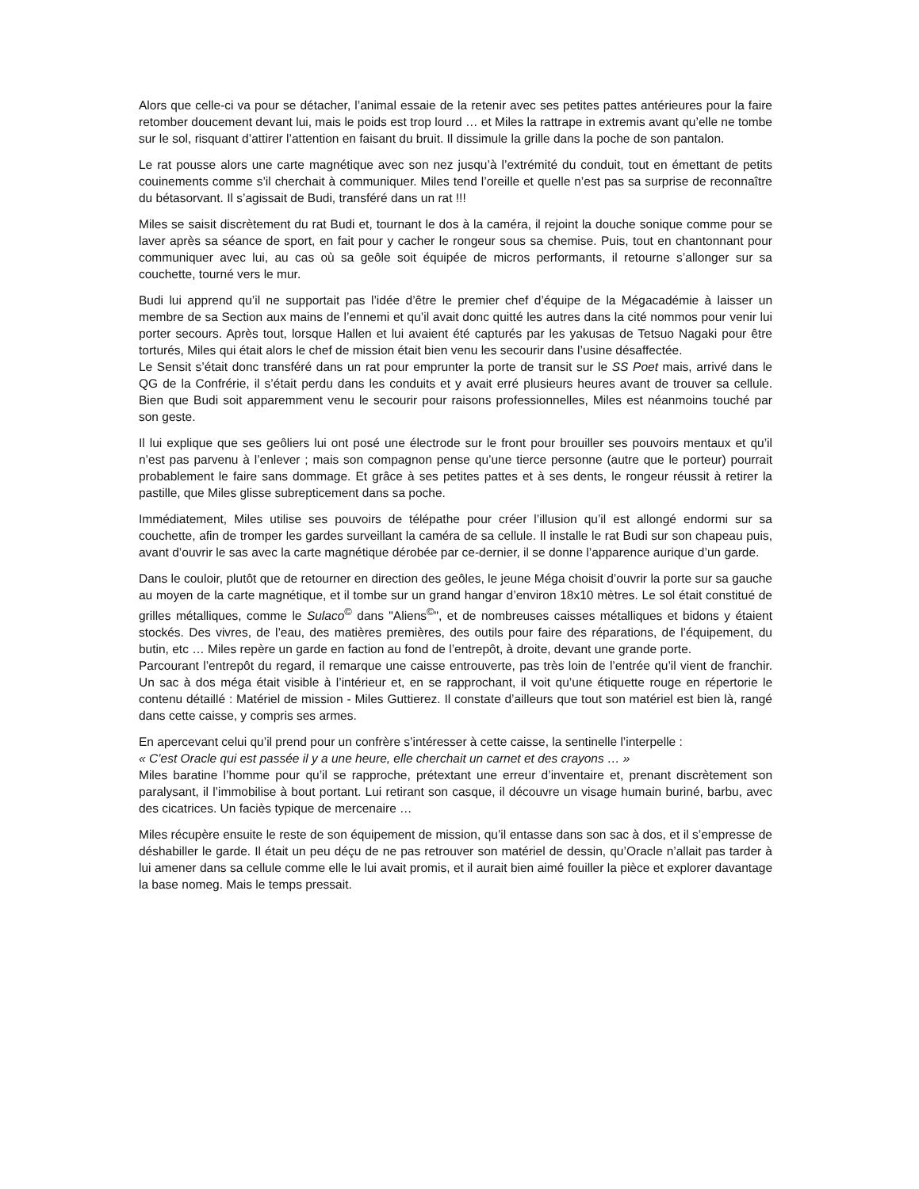Alors que celle-ci va pour se détacher, l’animal essaie de la retenir avec ses petites pattes antérieures pour la faire retomber doucement devant lui, mais le poids est trop lourd … et Miles la rattrape in extremis avant qu’elle ne tombe sur le sol, risquant d’attirer l’attention en faisant du bruit. Il dissimule la grille dans la poche de son pantalon.
Le rat pousse alors une carte magnétique avec son nez jusqu’à l’extrémité du conduit, tout en émettant de petits couinements comme s’il cherchait à communiquer. Miles tend l’oreille et quelle n’est pas sa surprise de reconnaître du bétasorvant. Il s’agissait de Budi, transféré dans un rat !!!
Miles se saisit discrètement du rat Budi et, tournant le dos à la caméra, il rejoint la douche sonique comme pour se laver après sa séance de sport, en fait pour y cacher le rongeur sous sa chemise. Puis, tout en chantonnant pour communiquer avec lui, au cas où sa geôle soit équipée de micros performants, il retourne s’allonger sur sa couchette, tourné vers le mur.
Budi lui apprend qu’il ne supportait pas l’idée d’être le premier chef d’équipe de la Mégacadémie à laisser un membre de sa Section aux mains de l’ennemi et qu’il avait donc quitté les autres dans la cité nommos pour venir lui porter secours. Après tout, lorsque Hallen et lui avaient été capturés par les yakusas de Tetsuo Nagaki pour être torturés, Miles qui était alors le chef de mission était bien venu les secourir dans l’usine désaffectée.
Le Sensit s’était donc transféré dans un rat pour emprunter la porte de transit sur le SS Poet mais, arrivé dans le QG de la Confrérie, il s’était perdu dans les conduits et y avait erré plusieurs heures avant de trouver sa cellule. Bien que Budi soit apparemment venu le secourir pour raisons professionnelles, Miles est néanmoins touché par son geste.
Il lui explique que ses geôliers lui ont posé une électrode sur le front pour brouiller ses pouvoirs mentaux et qu’il n’est pas parvenu à l’enlever ; mais son compagnon pense qu’une tierce personne (autre que le porteur) pourrait probablement le faire sans dommage. Et grâce à ses petites pattes et à ses dents, le rongeur réussit à retirer la pastille, que Miles glisse subrepticement dans sa poche.
Immédiatement, Miles utilise ses pouvoirs de télépathe pour créer l’illusion qu’il est allongé endormi sur sa couchette, afin de tromper les gardes surveillant la caméra de sa cellule. Il installe le rat Budi sur son chapeau puis, avant d’ouvrir le sas avec la carte magnétique dérobée par ce-dernier, il se donne l’apparence aurique d’un garde.
Dans le couloir, plutôt que de retourner en direction des geôles, le jeune Méga choisit d’ouvrir la porte sur sa gauche au moyen de la carte magnétique, et il tombe sur un grand hangar d’environ 18x10 mètres. Le sol était constitué de grilles métalliques, comme le Sulaco<sup>©</sup> dans "Aliens<sup>©</sup>", et de nombreuses caisses métalliques et bidons y étaient stockés. Des vivres, de l’eau, des matières premières, des outils pour faire des réparations, de l’équipement, du butin, etc … Miles repère un garde en faction au fond de l’entrepôt, à droite, devant une grande porte.
Parcourant l’entrepôt du regard, il remarque une caisse entrouverte, pas très loin de l’entrée qu’il vient de franchir. Un sac à dos méga était visible à l’intérieur et, en se rapprochant, il voit qu’une étiquette rouge en répertorie le contenu détaillé : Matériel de mission - Miles Guttierez. Il constate d’ailleurs que tout son matériel est bien là, rangé dans cette caisse, y compris ses armes.
En apercevant celui qu’il prend pour un confrère s’intéresser à cette caisse, la sentinelle l’interpelle :
« C’est Oracle qui est passée il y a une heure, elle cherchait un carnet et des crayons … »
Miles baratine l’homme pour qu’il se rapproche, prétextant une erreur d’inventaire et, prenant discrètement son paralysant, il l’immobilise à bout portant. Lui retirant son casque, il découvre un visage humain buriné, barbu, avec des cicatrices. Un faciès typique de mercenaire …
Miles récupère ensuite le reste de son équipement de mission, qu’il entasse dans son sac à dos, et il s’empresse de déshabiller le garde. Il était un peu déçu de ne pas retrouver son matériel de dessin, qu’Oracle n’allait pas tarder à lui amener dans sa cellule comme elle le lui avait promis, et il aurait bien aimé fouiller la pièce et explorer davantage la base nomeg. Mais le temps pressait.